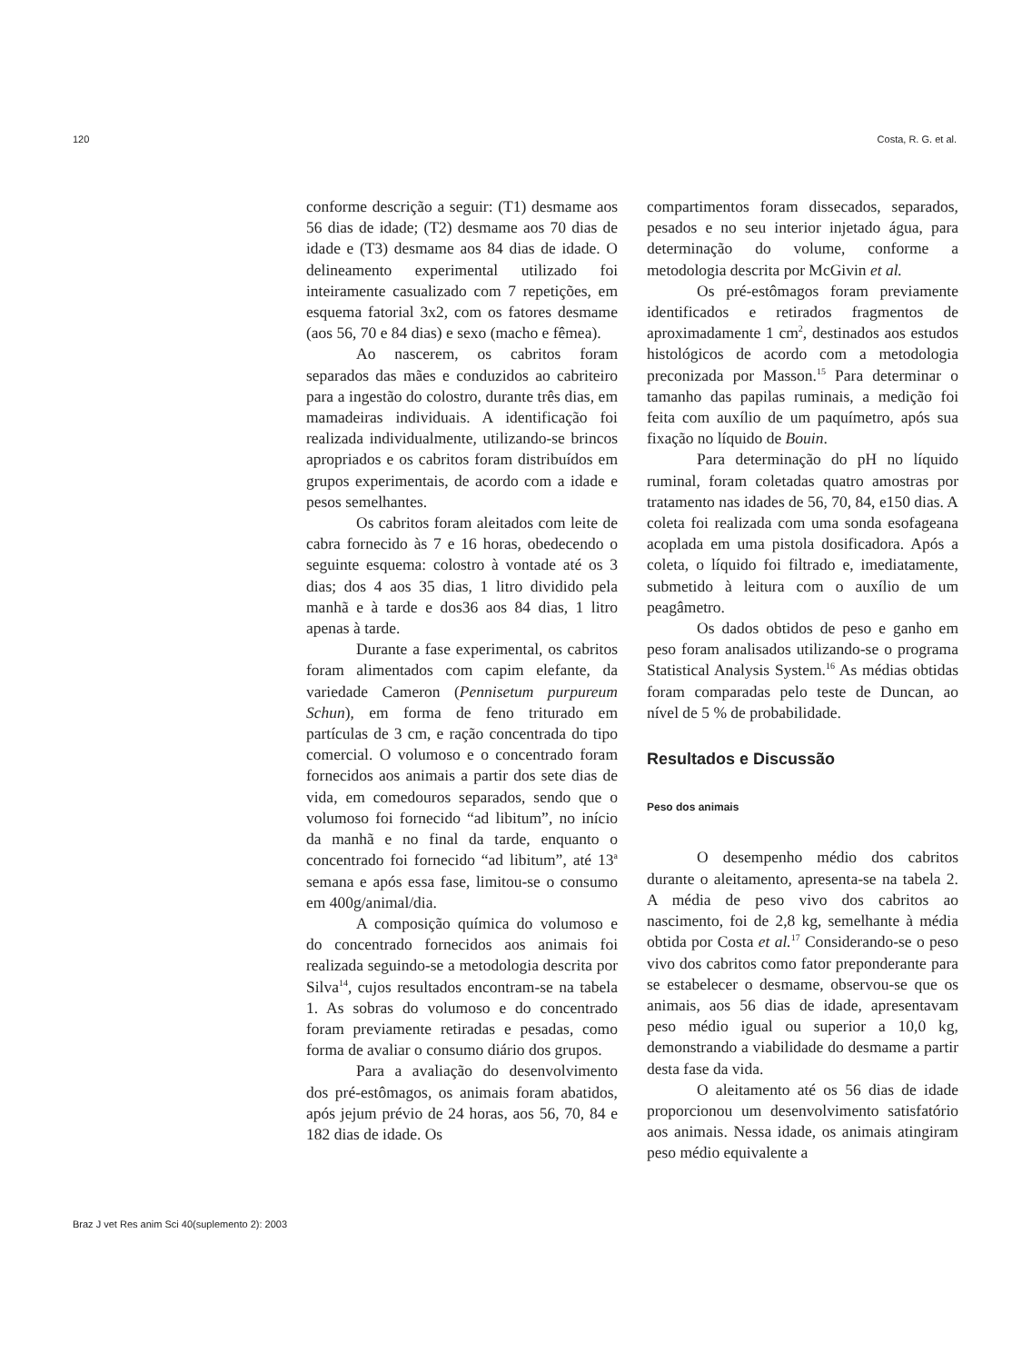120 Costa, R. G. et al.
conforme descrição a seguir: (T1) desmame aos 56 dias de idade; (T2) desmame aos 70 dias de idade e (T3) desmame aos 84 dias de idade. O delineamento experimental utilizado foi inteiramente casualizado com 7 repetições, em esquema fatorial 3x2, com os fatores desmame (aos 56, 70 e 84 dias) e sexo (macho e fêmea).
Ao nascerem, os cabritos foram separados das mães e conduzidos ao cabriteiro para a ingestão do colostro, durante três dias, em mamadeiras individuais. A identificação foi realizada individualmente, utilizando-se brincos apropriados e os cabritos foram distribuídos em grupos experimentais, de acordo com a idade e pesos semelhantes.
Os cabritos foram aleitados com leite de cabra fornecido às 7 e 16 horas, obedecendo o seguinte esquema: colostro à vontade até os 3 dias; dos 4 aos 35 dias, 1 litro dividido pela manhã e à tarde e dos36 aos 84 dias, 1 litro apenas à tarde.
Durante a fase experimental, os cabritos foram alimentados com capim elefante, da variedade Cameron (Pennisetum purpureum Schun), em forma de feno triturado em partículas de 3 cm, e ração concentrada do tipo comercial. O volumoso e o concentrado foram fornecidos aos animais a partir dos sete dias de vida, em comedouros separados, sendo que o volumoso foi fornecido “ad libitum”, no início da manhã e no final da tarde, enquanto o concentrado foi fornecido “ad libitum”, até 13<sup>a</sup> semana e após essa fase, limitou-se o consumo em 400g/animal/dia.
A composição química do volumoso e do concentrado fornecidos aos animais foi realizada seguindo-se a metodologia descrita por Silva<sup>14</sup>, cujos resultados encontram-se na tabela 1. As sobras do volumoso e do concentrado foram previamente retiradas e pesadas, como forma de avaliar o consumo diário dos grupos.
Para a avaliação do desenvolvimento dos pré-estômagos, os animais foram abatidos, após jejum prévio de 24 horas, aos 56, 70, 84 e 182 dias de idade. Os
compartimentos foram dissecados, separados, pesados e no seu interior injetado água, para determinação do volume, conforme a metodologia descrita por McGivin et al.
Os pré-estômagos foram previamente identificados e retirados fragmentos de aproximadamente 1 cm<sup>2</sup>, destinados aos estudos histológicos de acordo com a metodologia preconizada por Masson.<sup>15</sup> Para determinar o tamanho das papilas ruminais, a medição foi feita com auxílio de um paquímetro, após sua fixação no líquido de Bouin.
Para determinação do pH no líquido ruminal, foram coletadas quatro amostras por tratamento nas idades de 56, 70, 84, e150 dias. A coleta foi realizada com uma sonda esofageana acoplada em uma pistola dosificadora. Após a coleta, o líquido foi filtrado e, imediatamente, submetido à leitura com o auxílio de um peagâmetro.
Os dados obtidos de peso e ganho em peso foram analisados utilizando-se o programa Statistical Analysis System.<sup>16</sup> As médias obtidas foram comparadas pelo teste de Duncan, ao nível de 5 % de probabilidade.
Resultados e Discussão
Peso dos animais
O desempenho médio dos cabritos durante o aleitamento, apresenta-se na tabela 2. A média de peso vivo dos cabritos ao nascimento, foi de 2,8 kg, semelhante à média obtida por Costa et al.<sup>17</sup> Considerando-se o peso vivo dos cabritos como fator preponderante para se estabelecer o desmame, observou-se que os animais, aos 56 dias de idade, apresentavam peso médio igual ou superior a 10,0 kg, demonstrando a viabilidade do desmame a partir desta fase da vida.
O aleitamento até os 56 dias de idade proporcionou um desenvolvimento satisfatório aos animais. Nessa idade, os animais atingiram peso médio equivalente a
Braz J vet Res anim Sci 40(suplemento 2): 2003